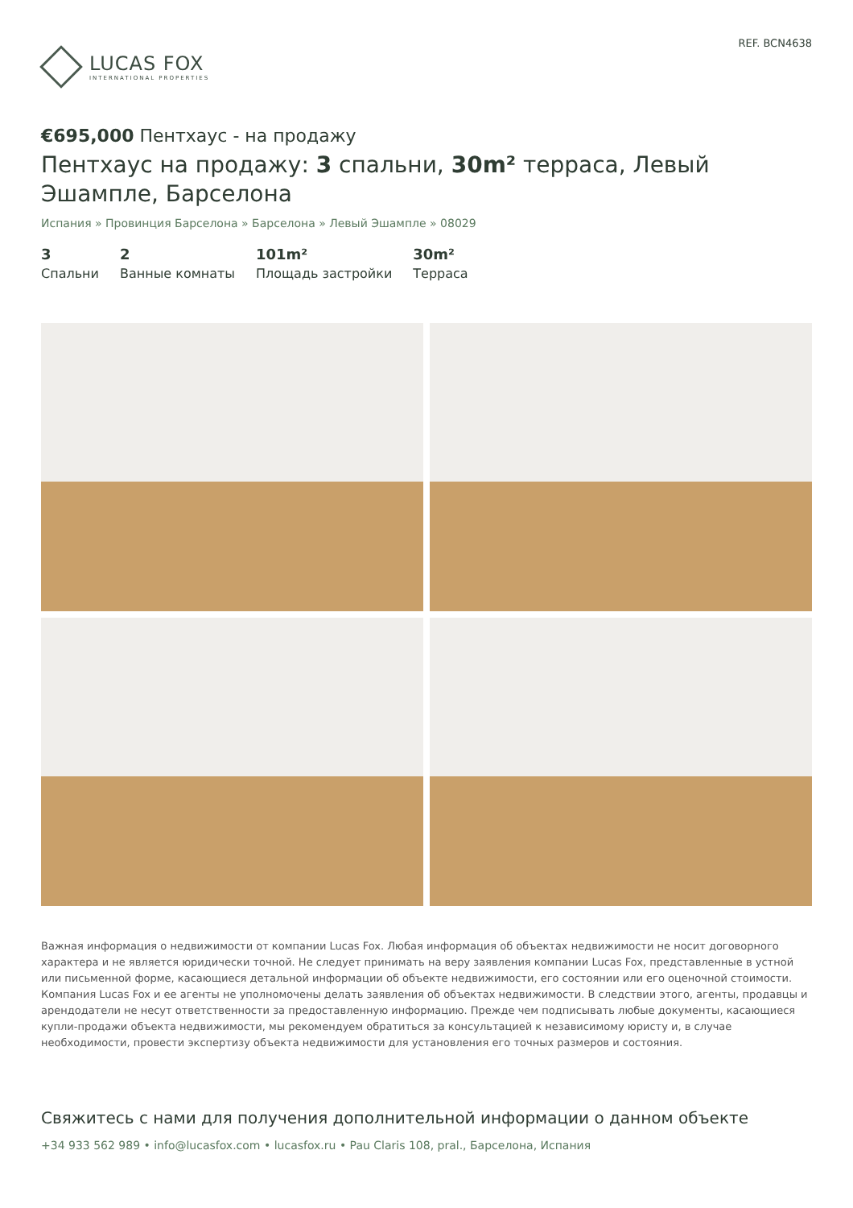LUCAS FOX
INTERNATIONAL PROPERTIES
REF. BCN4638
€695,000 Пентхаус - на продажу
Пентхаус на продажу: 3 спальни, 30m² терраса, Левый Эшампле, Барселона
Испания » Провинция Барселона » Барселона » Левый Эшампле » 08029
3
Спальни
2
Ванные комнаты
101m²
Площадь застройки
30m²
Терраса
Важная информация о недвижимости от компании Lucas Fox. Любая информация об объектах недвижимости не носит договорного характера и не является юридически точной. Не следует принимать на веру заявления компании Lucas Fox, представленные в устной или письменной форме, касающиеся детальной информации об объекте недвижимости, его состоянии или его оценочной стоимости. Компания Lucas Fox и ее агенты не уполномочены делать заявления об объектах недвижимости. В следствии этого, агенты, продавцы и арендодатели не несут ответственности за предоставленную информацию. Прежде чем подписывать любые документы, касающиеся купли-продажи объекта недвижимости, мы рекомендуем обратиться за консультацией к независимому юристу и, в случае необходимости, провести экспертизу объекта недвижимости для установления его точных размеров и состояния.
Свяжитесь с нами для получения дополнительной информации о данном объекте
+34 933 562 989 • info@lucasfox.com • lucasfox.ru • Pau Claris 108, pral., Барселона, Испания